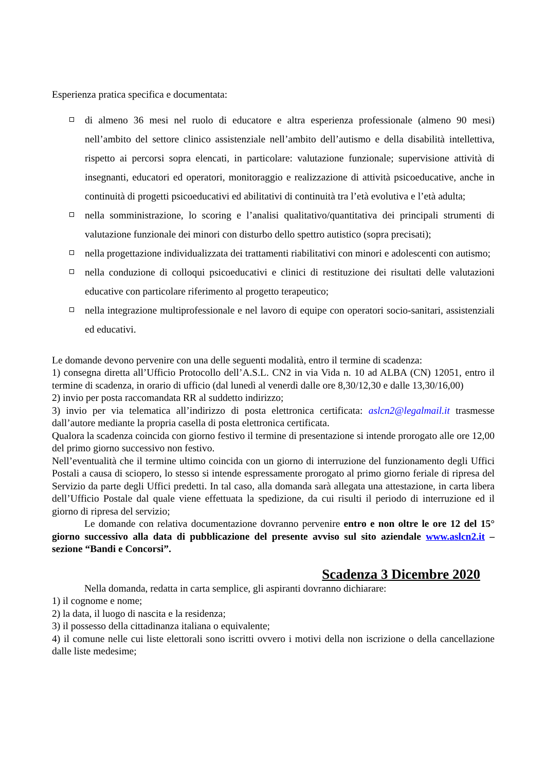Esperienza pratica specifica e documentata:
di almeno 36 mesi nel ruolo di educatore e altra esperienza professionale (almeno 90 mesi) nell’ambito del settore clinico assistenziale nell’ambito dell’autismo e della disabilità intellettiva, rispetto ai percorsi sopra elencati, in particolare: valutazione funzionale; supervisione attività di insegnanti, educatori ed operatori, monitoraggio e realizzazione di attività psicoeducative, anche in continuità di progetti psicoeducativi ed abilitativi di continuità tra l’età evolutiva e l’età adulta;
nella somministrazione, lo scoring e l’analisi qualitativo/quantitativa dei principali strumenti di valutazione funzionale dei minori con disturbo dello spettro autistico (sopra precisati);
nella progettazione individualizzata dei trattamenti riabilitativi con minori e adolescenti con autismo;
nella conduzione di colloqui psicoeducativi e clinici di restituzione dei risultati delle valutazioni educative con particolare riferimento al progetto terapeutico;
nella integrazione multiprofessionale e nel lavoro di equipe con operatori socio-sanitari, assistenziali ed educativi.
Le domande devono pervenire con una delle seguenti modalità, entro il termine di scadenza:
1) consegna diretta all’Ufficio Protocollo dell’A.S.L. CN2 in via Vida n. 10 ad ALBA (CN) 12051, entro il termine di scadenza, in orario di ufficio (dal lunedì al venerdì dalle ore 8,30/12,30 e dalle 13,30/16,00)
2) invio per posta raccomandata RR al suddetto indirizzo;
3) invio per via telematica all’indirizzo di posta elettronica certificata: aslcn2@legalmail.it trasmesse dall’autore mediante la propria casella di posta elettronica certificata.
Qualora la scadenza coincida con giorno festivo il termine di presentazione si intende prorogato alle ore 12,00 del primo giorno successivo non festivo.
Nell’eventualità che il termine ultimo coincida con un giorno di interruzione del funzionamento degli Uffici Postali a causa di sciopero, lo stesso si intende espressamente prorogato al primo giorno feriale di ripresa del Servizio da parte degli Uffici predetti. In tal caso, alla domanda sarà allegata una attestazione, in carta libera dell’Ufficio Postale dal quale viene effettuata la spedizione, da cui risulti il periodo di interruzione ed il giorno di ripresa del servizio;
Le domande con relativa documentazione dovranno pervenire entro e non oltre le ore 12 del 15° giorno successivo alla data di pubblicazione del presente avviso sul sito aziendale www.aslcn2.it – sezione “Bandi e Concorsi”.
Scadenza 3 Dicembre 2020
Nella domanda, redatta in carta semplice, gli aspiranti dovranno dichiarare:
1) il cognome e nome;
2) la data, il luogo di nascita e la residenza;
3) il possesso della cittadinanza italiana o equivalente;
4) il comune nelle cui liste elettorali sono iscritti ovvero i motivi della non iscrizione o della cancellazione dalle liste medesime;